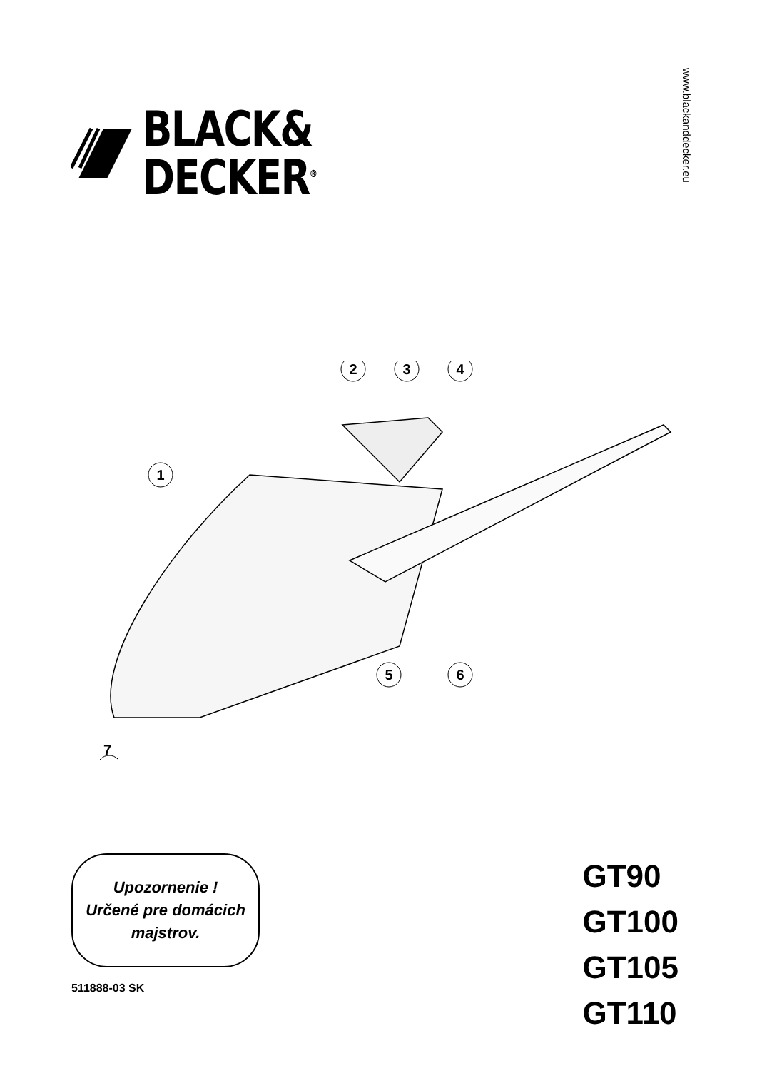BLACK&
DECKER<sup>®</sup>
www.blackanddecker.eu
1
2
3
4
5
6
7
Upozornenie !
Určené pre domácich
majstrov.
511888-03 SK
GT90
GT100
GT105
GT110